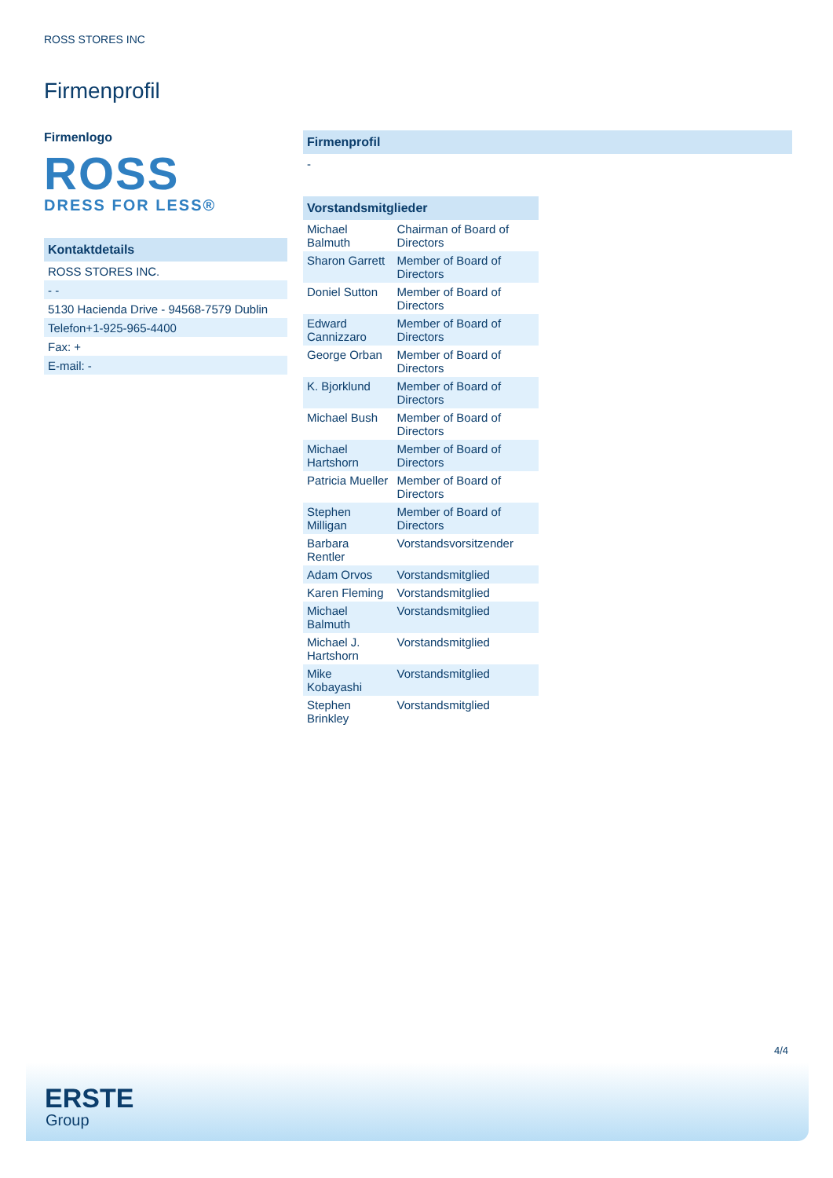ROSS STORES INC
Firmenprofil
Firmenlogo
ROSS
DRESS FOR LESS®
Kontaktdetails
ROSS STORES INC.
- -
5130 Hacienda Drive - 94568-7579 Dublin
Telefon+1-925-965-4400
Fax: +
E-mail: -
Firmenprofil
-
| Vorstandsmitglieder | |
| --- | --- |
| Michael Balmuth | Chairman of Board of Directors |
| Sharon Garrett | Member of Board of Directors |
| Doniel Sutton | Member of Board of Directors |
| Edward Cannizzaro | Member of Board of Directors |
| George Orban | Member of Board of Directors |
| K. Bjorklund | Member of Board of Directors |
| Michael Bush | Member of Board of Directors |
| Michael Hartshorn | Member of Board of Directors |
| Patricia Mueller | Member of Board of Directors |
| Stephen Milligan | Member of Board of Directors |
| Barbara Rentler | Vorstandsvorsitzender |
| Adam Orvos | Vorstandsmitglied |
| Karen Fleming | Vorstandsmitglied |
| Michael Balmuth | Vorstandsmitglied |
| Michael J. Hartshorn | Vorstandsmitglied |
| Mike Kobayashi | Vorstandsmitglied |
| Stephen Brinkley | Vorstandsmitglied |
4/4
ERSTE
Group